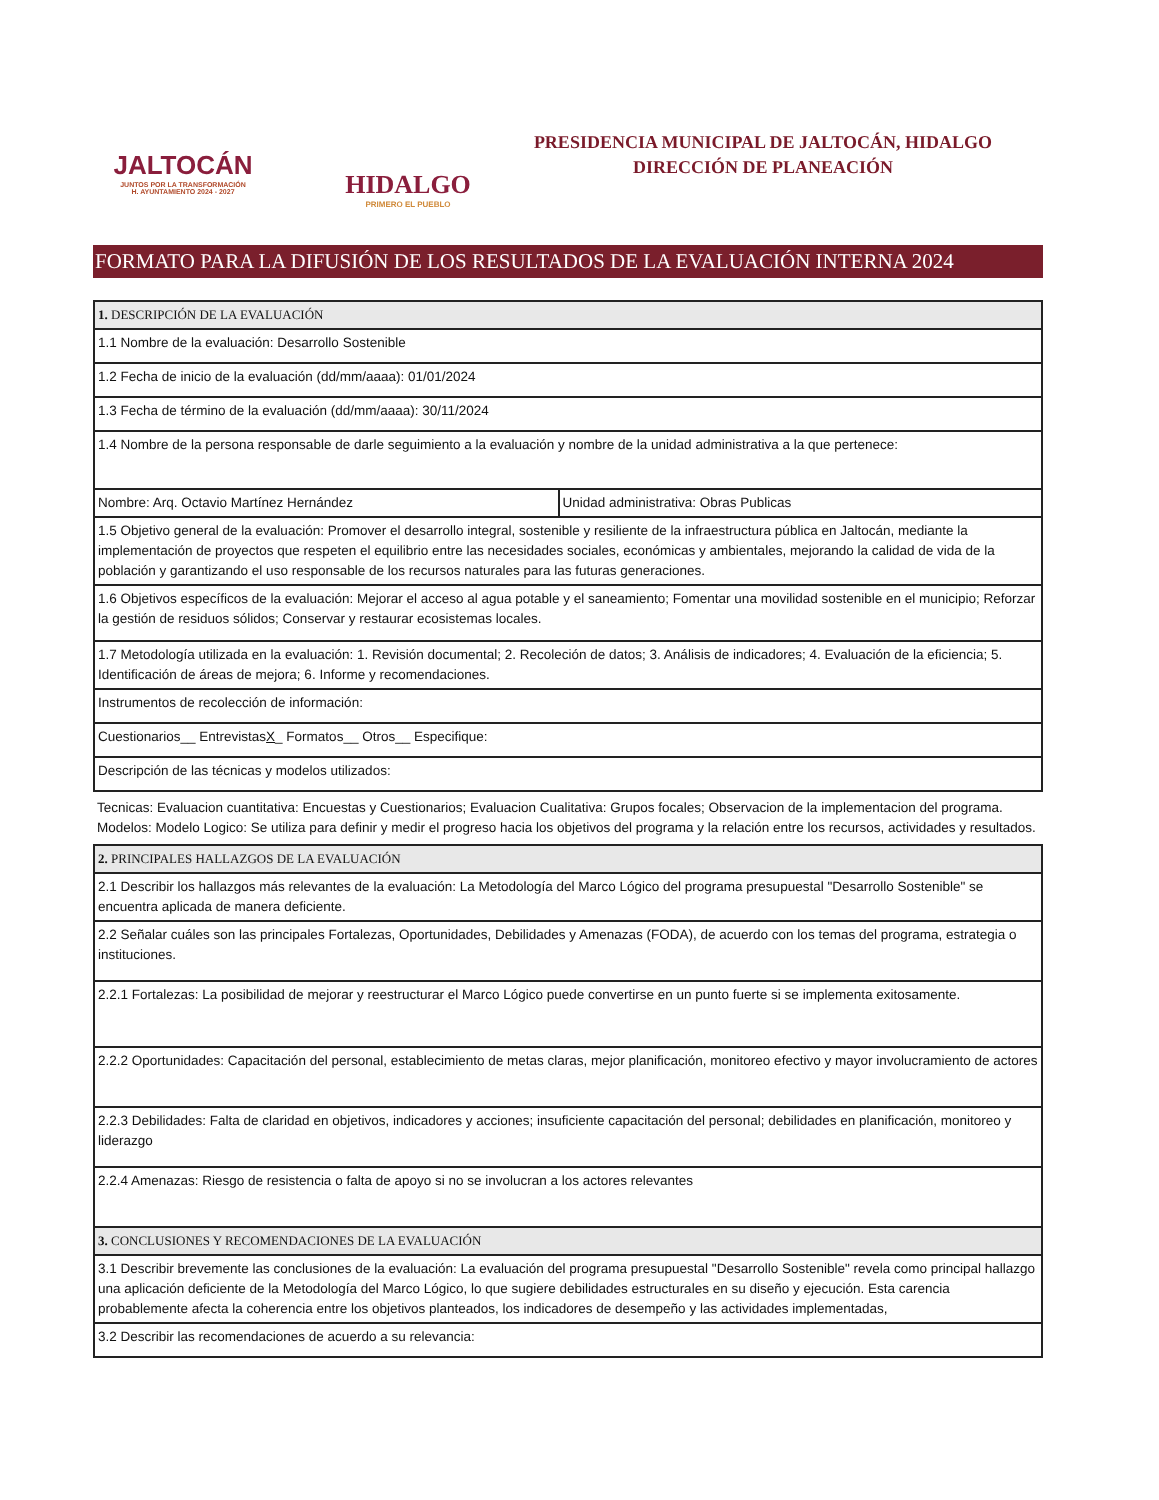JALTOCÁN
JUNTOS POR LA TRANSFORMACIÓN
H. AYUNTAMIENTO 2024 - 2027
HIDALGO
PRIMERO EL PUEBLO
PRESIDENCIA MUNICIPAL DE JALTOCÁN, HIDALGO
DIRECCIÓN DE PLANEACIÓN
FORMATO PARA LA DIFUSIÓN DE LOS RESULTADOS DE LA EVALUACIÓN INTERNA 2024
| 1. DESCRIPCIÓN DE LA EVALUACIÓN | |
| 1.1 Nombre de la evaluación: Desarrollo Sostenible | |
| 1.2 Fecha de inicio de la evaluación (dd/mm/aaaa): 01/01/2024 | |
| 1.3 Fecha de término de la evaluación (dd/mm/aaaa): 30/11/2024 | |
| 1.4 Nombre de la persona responsable de darle seguimiento a la evaluación y nombre de la unidad administrativa a la que pertenece: | |
| Nombre: Arq. Octavio Martínez Hernández | Unidad administrativa: Obras Publicas |
| 1.5 Objetivo general de la evaluación: Promover el desarrollo integral, sostenible y resiliente de la infraestructura pública en Jaltocán, mediante la implementación de proyectos que respeten el equilibrio entre las necesidades sociales, económicas y ambientales, mejorando la calidad de vida de la población y garantizando el uso responsable de los recursos naturales para las futuras generaciones. | |
| 1.6 Objetivos específicos de la evaluación: Mejorar el acceso al agua potable y el saneamiento; Fomentar una movilidad sostenible en el municipio; Reforzar la gestión de residuos sólidos; Conservar y restaurar ecosistemas locales. | |
| 1.7 Metodología utilizada en la evaluación: 1. Revisión documental; 2. Recoleción de datos; 3. Análisis de indicadores; 4. Evaluación de la eficiencia; 5. Identificación de áreas de mejora; 6. Informe y recomendaciones. | |
| Instrumentos de recolección de información: | |
| Cuestionarios__ Entrevistas X _ Formatos__ Otros__ Especifique: | |
| Descripción de las técnicas y modelos utilizados: | |
| Tecnicas: Evaluacion cuantitativa: Encuestas y Cuestionarios; Evaluacion Cualitativa: Grupos focales; Observacion de la implementacion del programa. Modelos: Modelo Logico: Se utiliza para definir y medir el progreso hacia los objetivos del programa y la relación entre los recursos, actividades y resultados. | |
| 2. PRINCIPALES HALLAZGOS DE LA EVALUACIÓN | |
| 2.1 Describir los hallazgos más relevantes de la evaluación: La Metodología del Marco Lógico del programa presupuestal "Desarrollo Sostenible" se encuentra aplicada de manera deficiente. | |
| 2.2 Señalar cuáles son las principales Fortalezas, Oportunidades, Debilidades y Amenazas (FODA), de acuerdo con los temas del programa, estrategia o instituciones. | |
| 2.2.1 Fortalezas: La posibilidad de mejorar y reestructurar el Marco Lógico puede convertirse en un punto fuerte si se implementa exitosamente. | |
| 2.2.2 Oportunidades: Capacitación del personal, establecimiento de metas claras, mejor planificación, monitoreo efectivo y mayor involucramiento de actores | |
| 2.2.3 Debilidades: Falta de claridad en objetivos, indicadores y acciones; insuficiente capacitación del personal; debilidades en planificación, monitoreo y liderazgo | |
| 2.2.4 Amenazas: Riesgo de resistencia o falta de apoyo si no se involucran a los actores relevantes | |
| 3. CONCLUSIONES Y RECOMENDACIONES DE LA EVALUACIÓN | |
| 3.1 Describir brevemente las conclusiones de la evaluación: La evaluación del programa presupuestal "Desarrollo Sostenible" revela como principal hallazgo una aplicación deficiente de la Metodología del Marco Lógico, lo que sugiere debilidades estructurales en su diseño y ejecución. Esta carencia probablemente afecta la coherencia entre los objetivos planteados, los indicadores de desempeño y las actividades implementadas, | |
| 3.2 Describir las recomendaciones de acuerdo a su relevancia: | |